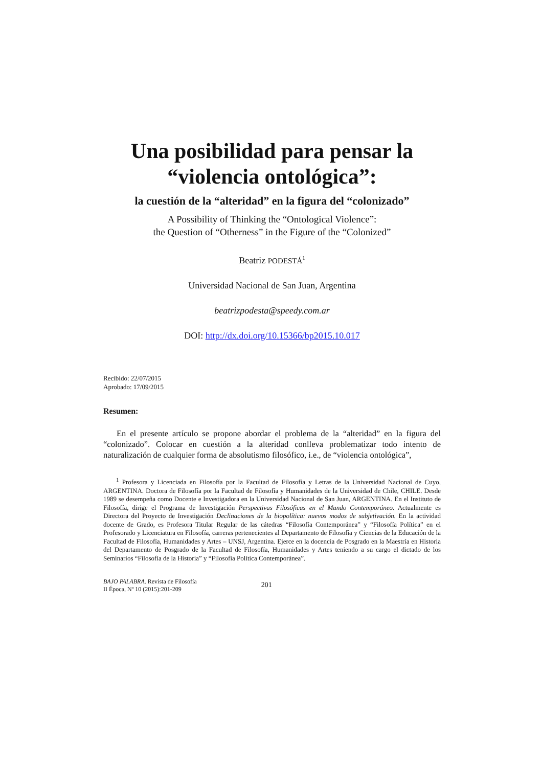Una posibilidad para pensar la
“violencia ontológica”:
la cuestión de la “alteridad” en la figura del “colonizado”
A Possibility of Thinking the “Ontological Violence”:
the Question of “Otherness” in the Figure of the “Colonized”
Beatriz PODESTÁ<sup>1</sup>
Universidad Nacional de San Juan, Argentina
beatrizpodesta@speedy.com.ar
DOI: http://dx.doi.org/10.15366/bp2015.10.017
Recibido: 22/07/2015
Aprobado: 17/09/2015
Resumen:
En el presente artículo se propone abordar el problema de la “alteridad” en la figura del “colonizado”. Colocar en cuestión a la alteridad conlleva problematizar todo intento de naturalización de cualquier forma de absolutismo filosófico, i.e., de “violencia ontológica”,
<sup>1</sup> Profesora y Licenciada en Filosofía por la Facultad de Filosofía y Letras de la Universidad Nacional de Cuyo, ARGENTINA. Doctora de Filosofía por la Facultad de Filosofía y Humanidades de la Universidad de Chile, CHILE. Desde 1989 se desempeña como Docente e Investigadora en la Universidad Nacional de San Juan, ARGENTINA. En el Instituto de Filosofía, dirige el Programa de Investigación Perspectivas Filosóficas en el Mundo Contemporáneo. Actualmente es Directora del Proyecto de Investigación Declinaciones de la biopolítica: nuevos modos de subjetivación. En la actividad docente de Grado, es Profesora Titular Regular de las cátedras “Filosofía Contemporánea” y “Filosofía Política” en el Profesorado y Licenciatura en Filosofía, carreras pertenecientes al Departamento de Filosofía y Ciencias de la Educación de la Facultad de Filosofía, Humanidades y Artes – UNSJ, Argentina. Ejerce en la docencia de Posgrado en la Maestría en Historia del Departamento de Posgrado de la Facultad de Filosofía, Humanidades y Artes teniendo a su cargo el dictado de los Seminarios “Filosofía de la Historia” y “Filosofía Política Contemporánea”.
BAJO PALABRA. Revista de Filosofía
II Época, Nº 10 (2015):201-209
201